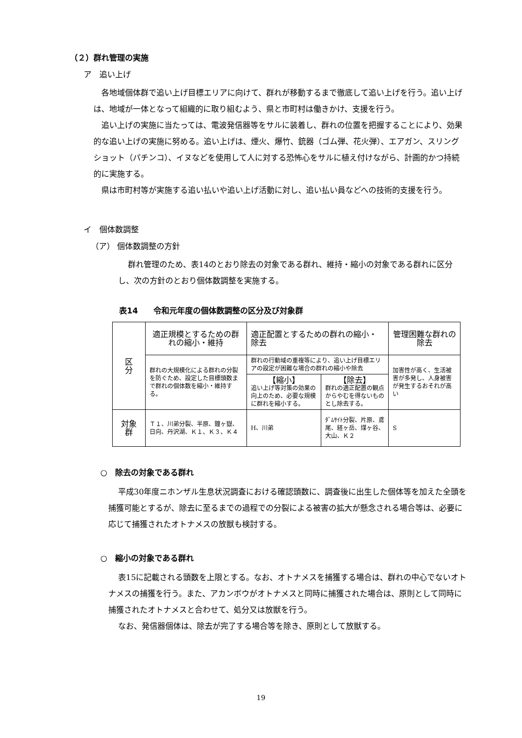（２）群れ管理の実施
ア　追い上げ
各地域個体群で追い上げ目標エリアに向けて、群れが移動するまで徹底して追い上げを行う。追い上げは、地域が一体となって組織的に取り組むよう、県と市町村は働きかけ、支援を行う。
追い上げの実施に当たっては、電波発信器等をサルに装着し、群れの位置を把握することにより、効果的な追い上げの実施に努める。追い上げは、煙火、爆竹、銃器（ゴム弾、花火弾）、エアガン、スリングショット（パチンコ）、イヌなどを使用して人に対する恐怖心をサルに植え付けながら、計画的かつ持続的に実施する。
県は市町村等が実施する追い払いや追い上げ活動に対し、追い払い員などへの技術的支援を行う。
イ　個体数調整
（ア） 個体数調整の方針
群れ管理のため、表14のとおり除去の対象である群れ、維持・縮小の対象である群れに区分し、次の方針のとおり個体数調整を実施する。
表14　　令和元年度の個体数調整の区分及び対象群
| 区 分 | 適正規模とするための群れの縮小・維持 | 適正配置とするための群れの縮小・除去 | | 管理困難な群れの除去 |
| | 群れの大規模化による群れの分裂を防ぐため、設定した目標頭数まで群れの個体数を縮小・維持する。 | 群れの行動域の重複等により、追い上げ目標エリアの設定が困難な場合の群れの縮小や除去 | | 加害性が高く、生活被害が多発し、人身被害が発生するおそれが高い |
| | | 【縮小】 追い上げ等対策の効果の向上のため、必要な規模に群れを縮小する。 | 【除去】 群れの適正配置の観点からやむを得ないものとし除去する。 | |
| 対象 群 | Ｔ１、川弟分裂、半原、鐘ヶ嶽、日向、丹沢湖、Ｋ１、Ｋ３、Ｋ４ | H、川弟 | ﾀﾞﾑｻｲﾄ分裂、片原、鳶尾、経ヶ岳、煤ヶ谷、大山、Ｋ２ | S |
○　除去の対象である群れ
平成30年度ニホンザル生息状況調査における確認頭数に、調査後に出生した個体等を加えた全頭を捕獲可能とするが、除去に至るまでの過程での分裂による被害の拡大が懸念される場合等は、必要に応じて捕獲されたオトナメスの放獣も検討する。
○　縮小の対象である群れ
表15に記載される頭数を上限とする。なお、オトナメスを捕獲する場合は、群れの中心でないオトナメスの捕獲を行う。また、アカンボウがオトナメスと同時に捕獲された場合は、原則として同時に捕獲されたオトナメスと合わせて、処分又は放獣を行う。
なお、発信器個体は、除去が完了する場合等を除き、原則として放獣する。
19